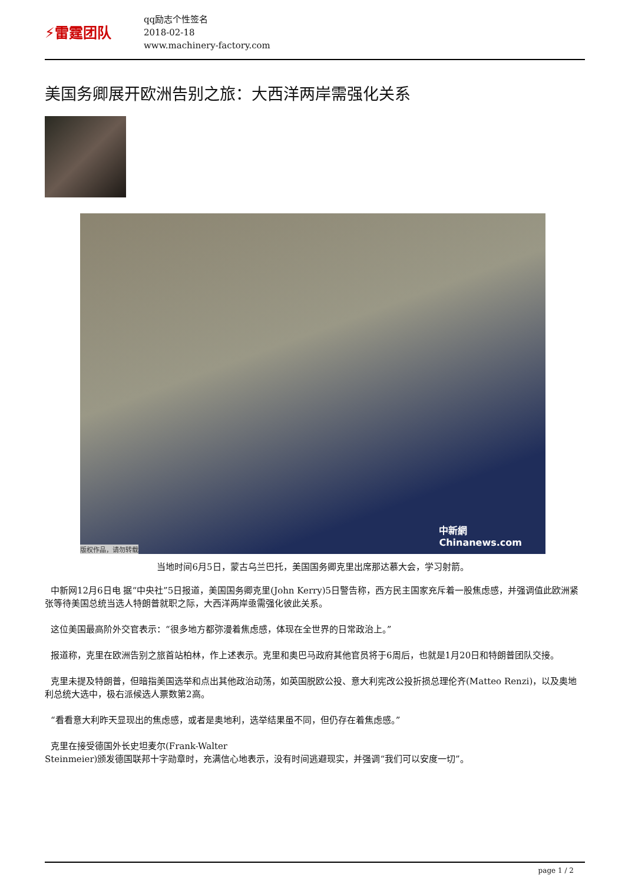⚡雷霆团队
qq励志个性签名
2018-02-18
www.machinery-factory.com
美国务卿展开欧洲告别之旅：大西洋两岸需强化关系
版权作品，请勿转载 中新網
Chinanews.com
当地时间6月5日，蒙古乌兰巴托，美国国务卿克里出席那达慕大会，学习射箭。
中新网12月6日电 据“中央社”5日报道，美国国务卿克里(John Kerry)5日警告称，西方民主国家充斥着一股焦虑感，并强调值此欧洲紧张等待美国总统当选人特朗普就职之际，大西洋两岸亟需强化彼此关系。
这位美国最高阶外交官表示：“很多地方都弥漫着焦虑感，体现在全世界的日常政治上。”
报道称，克里在欧洲告别之旅首站柏林，作上述表示。克里和奥巴马政府其他官员将于6周后，也就是1月20日和特朗普团队交接。
克里未提及特朗普，但暗指美国选举和点出其他政治动荡，如英国脱欧公投、意大利宪改公投折损总理伦齐(Matteo Renzi)，以及奥地利总统大选中，极右派候选人票数第2高。
“看看意大利昨天显现出的焦虑感，或者是奥地利，选举结果虽不同，但仍存在着焦虑感。”
克里在接受德国外长史坦麦尔(Frank-Walter
Steinmeier)颁发德国联邦十字勋章时，充满信心地表示，没有时间逃避现实，并强调“我们可以安度一切”。
page 1 / 2